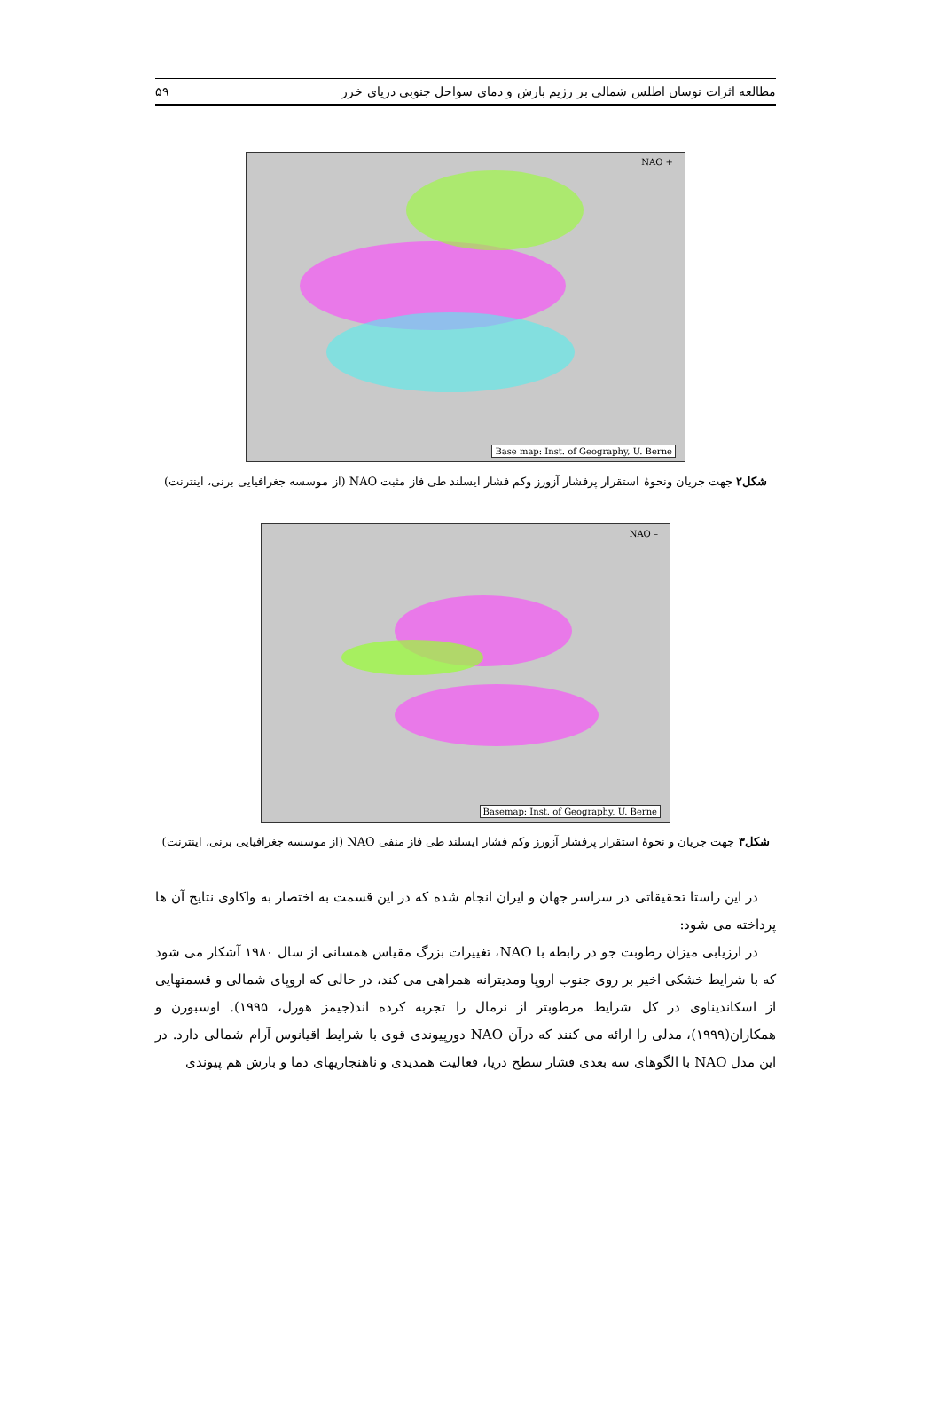مطالعه اثرات نوسان اطلس شمالی بر رژیم بارش و دمای سواحل جنوبی دریای خزر ۵۹
NAO +
Base map: Inst. of Geography, U. Berne
شکل۲ جهت جریان ونحوهٔ استقرار پرفشار آزورز وکم فشار ایسلند طی فاز مثبت NAO (از موسسه جغرافیایی برنی، اینترنت)
NAO –
Basemap: Inst. of Geography, U. Berne
شکل۳ جهت جریان و نحوهٔ استقرار پرفشار آزورز وکم فشار ایسلند طی فاز منفی NAO (از موسسه جغرافیایی برنی، اینترنت)
در این راستا تحقیقاتی در سراسر جهان و ایران انجام شده که در این قسمت به اختصار به واکاوی نتایج آن ها پرداخته می شود:
در ارزیابی میزان رطوبت جو در رابطه با NAO، تغییرات بزرگ مقیاس همسانی از سال ۱۹۸۰ آشکار می شود که با شرایط خشکی اخیر بر روی جنوب اروپا ومدیترانه همراهی می کند، در حالی که اروپای شمالی و قسمتهایی از اسکاندیناوی در کل شرایط مرطوبتر از نرمال را تجربه کرده اند(جیمز هورل، ۱۹۹۵). اوسبورن و همکاران(۱۹۹۹)، مدلی را ارائه می کنند که درآن NAO دورپیوندی قوی با شرایط اقیانوس آرام شمالی دارد. در این مدل NAO با الگوهای سه بعدی فشار سطح دریا، فعالیت همدیدی و ناهنجاریهای دما و بارش هم پیوندی